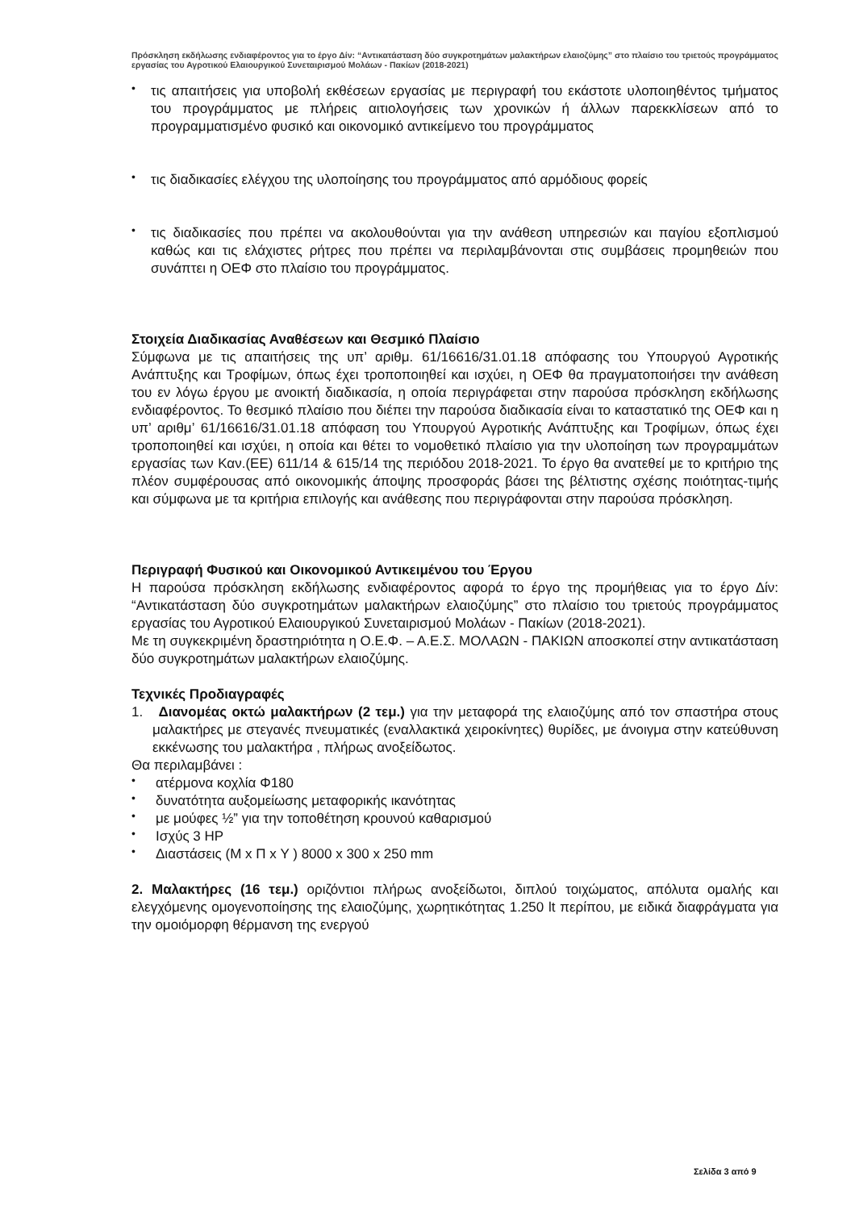Πρόσκληση εκδήλωσης ενδιαφέροντος για το έργο Δίν: “Αντικατάσταση δύο συγκροτημάτων μαλακτήρων ελαιοζύμης” στο πλαίσιο του τριετούς προγράμματος εργασίας του Αγροτικού Ελαιουργικού Συνεταιρισμού Μολάων - Πακίων (2018-2021)
• τις απαιτήσεις για υποβολή εκθέσεων εργασίας με περιγραφή του εκάστοτε υλοποιηθέντος τμήματος του προγράμματος με πλήρεις αιτιολογήσεις των χρονικών ή άλλων παρεκκλίσεων από το προγραμματισμένο φυσικό και οικονομικό αντικείμενο του προγράμματος
• τις διαδικασίες ελέγχου της υλοποίησης του προγράμματος από αρμόδιους φορείς
• τις διαδικασίες που πρέπει να ακολουθούνται για την ανάθεση υπηρεσιών και παγίου εξοπλισμού καθώς και τις ελάχιστες ρήτρες που πρέπει να περιλαμβάνονται στις συμβάσεις προμηθειών που συνάπτει η ΟΕΦ στο πλαίσιο του προγράμματος.
Στοιχεία Διαδικασίας Αναθέσεων και Θεσμικό Πλαίσιο
Σύμφωνα με τις απαιτήσεις της υπ’ αριθμ. 61/16616/31.01.18 απόφασης του Υπουργού Αγροτικής Ανάπτυξης και Τροφίμων, όπως έχει τροποποιηθεί και ισχύει, η ΟΕΦ θα πραγματοποιήσει την ανάθεση του εν λόγω έργου με ανοικτή διαδικασία, η οποία περιγράφεται στην παρούσα πρόσκληση εκδήλωσης ενδιαφέροντος. Το θεσμικό πλαίσιο που διέπει την παρούσα διαδικασία είναι το καταστατικό της ΟΕΦ και η υπ’ αριθμ’ 61/16616/31.01.18 απόφαση του Υπουργού Αγροτικής Ανάπτυξης και Τροφίμων, όπως έχει τροποποιηθεί και ισχύει, η οποία και θέτει το νομοθετικό πλαίσιο για την υλοποίηση των προγραμμάτων εργασίας των Καν.(ΕΕ) 611/14 & 615/14 της περιόδου 2018-2021. Το έργο θα ανατεθεί με το κριτήριο της πλέον συμφέρουσας από οικονομικής άποψης προσφοράς βάσει της βέλτιστης σχέσης ποιότητας-τιμής και σύμφωνα με τα κριτήρια επιλογής και ανάθεσης που περιγράφονται στην παρούσα πρόσκληση.
Περιγραφή Φυσικού και Οικονομικού Αντικειμένου του Έργου
Η παρούσα πρόσκληση εκδήλωσης ενδιαφέροντος αφορά το έργο της προμήθειας για το έργο Δίν: “Αντικατάσταση δύο συγκροτημάτων μαλακτήρων ελαιοζύμης” στο πλαίσιο του τριετούς προγράμματος εργασίας του Αγροτικού Ελαιουργικού Συνεταιρισμού Μολάων - Πακίων (2018-2021).
Με τη συγκεκριμένη δραστηριότητα η Ο.Ε.Φ. – Α.Ε.Σ. ΜΟΛΑΩΝ - ΠΑΚΙΩΝ αποσκοπεί στην αντικατάσταση δύο συγκροτημάτων μαλακτήρων ελαιοζύμης.
Τεχνικές Προδιαγραφές
1. Διανομέας οκτώ μαλακτήρων (2 τεμ.) για την μεταφορά της ελαιοζύμης από τον σπαστήρα στους μαλακτήρες με στεγανές πνευματικές (εναλλακτικά χειροκίνητες) θυρίδες, με άνοιγμα στην κατεύθυνση εκκένωσης του μαλακτήρα , πλήρως ανοξείδωτος.
Θα περιλαμβάνει :
• ατέρμονα κοχλία Φ180
• δυνατότητα αυξομείωσης μεταφορικής ικανότητας
• με μούφες ½” για την τοποθέτηση κρουνού καθαρισμού
• Ισχύς 3 HP
• Διαστάσεις (Μ x Π x Υ ) 8000 x 300 x 250 mm
2. Μαλακτήρες (16 τεμ.) οριζόντιοι πλήρως ανοξείδωτοι, διπλού τοιχώματος, απόλυτα ομαλής και ελεγχόμενης ομογενοποίησης της ελαιοζύμης, χωρητικότητας 1.250 lt περίπου, με ειδικά διαφράγματα για την ομοιόμορφη θέρμανση της ενεργού
Σελίδα 3 από 9